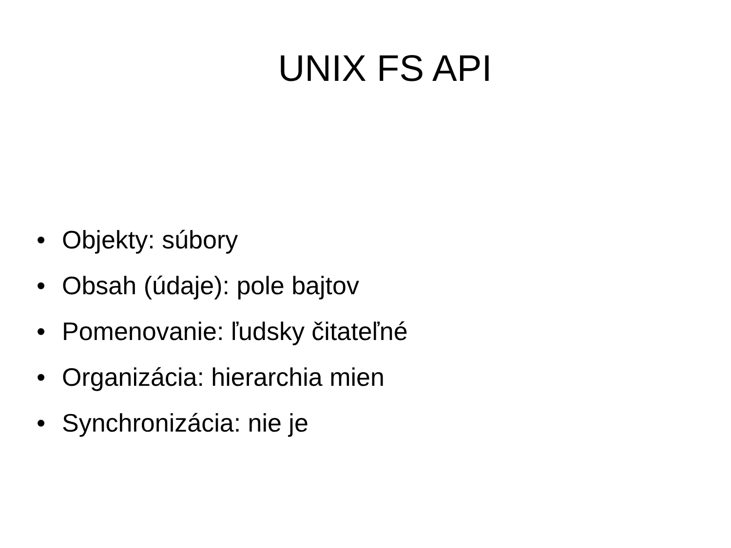UNIX FS API
• Objekty: súbory
• Obsah (údaje): pole bajtov
• Pomenovanie: ľudsky čitateľné
• Organizácia: hierarchia mien
• Synchronizácia: nie je